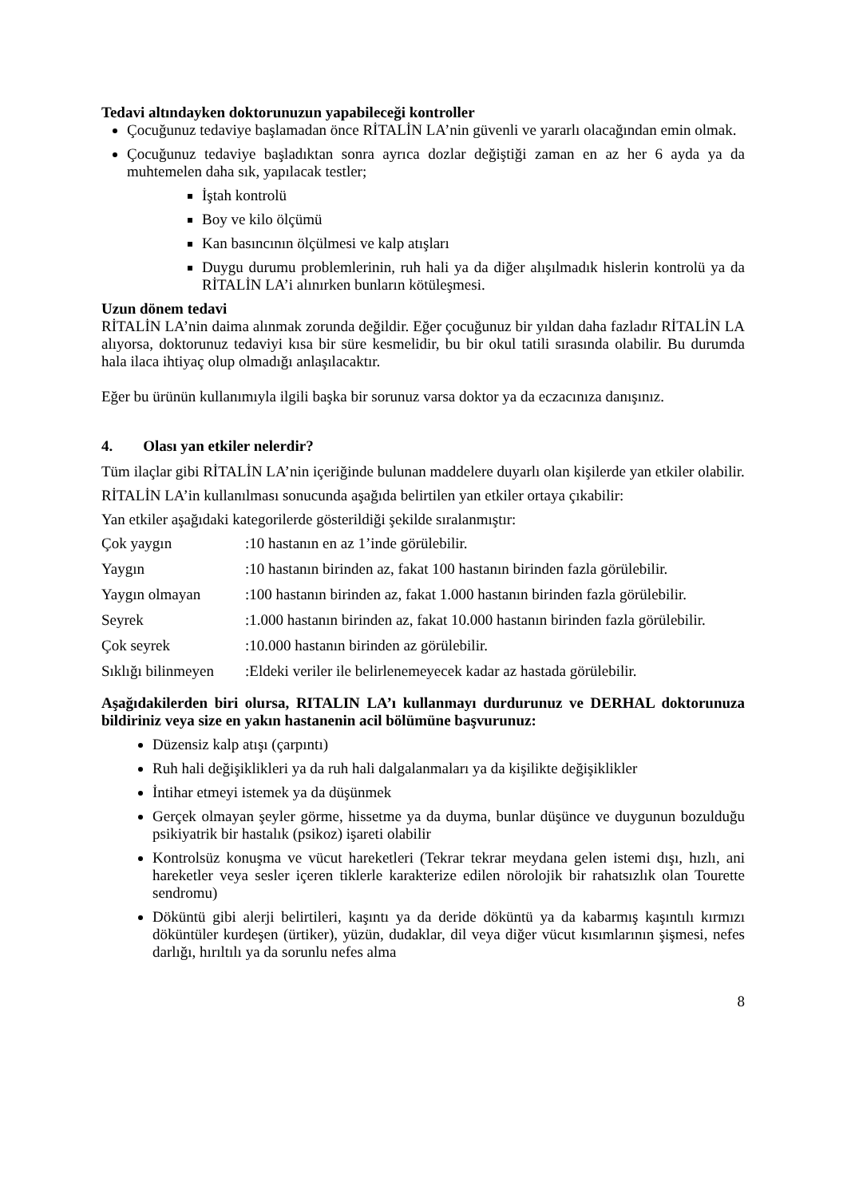Tedavi altındayken doktorunuzun yapabileceği kontroller
Çocuğunuz tedaviye başlamadan önce RİTALİN LA’nin güvenli ve yararlı olacağından emin olmak.
Çocuğunuz tedaviye başladıktan sonra ayrıca dozlar değiştiği zaman en az her 6 ayda ya da muhtemelen daha sık, yapılacak testler;
İştah kontrolü
Boy ve kilo ölçümü
Kan basıncının ölçülmesi ve kalp atışları
Duygu durumu problemlerinin, ruh hali ya da diğer alışılmadık hislerin kontrolü ya da RİTALİN LA’i alınırken bunların kötüleşmesi.
Uzun dönem tedavi
RİTALİN LA’nin daima alınmak zorunda değildir. Eğer çocuğunuz bir yıldan daha fazladır RİTALİN LA alıyorsa, doktorunuz tedaviyi kısa bir süre kesmelidir, bu bir okul tatili sırasında olabilir. Bu durumda hala ilaca ihtiyaç olup olmadığı anlaşılacaktır.
Eğer bu ürünün kullanımıyla ilgili başka bir sorunuz varsa doktor ya da eczacınıza danışınız.
4. Olası yan etkiler nelerdir?
Tüm ilaçlar gibi RİTALİN LA’nin içeriğinde bulunan maddelere duyarlı olan kişilerde yan etkiler olabilir.
RİTALİN LA’in kullanılması sonucunda aşağıda belirtilen yan etkiler ortaya çıkabilir:
Yan etkiler aşağıdaki kategorilerde gösterildiği şekilde sıralanmıştır:
| Çok yaygın | :10 hastanın en az 1’inde görülebilir. |
| Yaygın | :10 hastanın birinden az, fakat 100 hastanın birinden fazla görülebilir. |
| Yaygın olmayan | :100 hastanın birinden az, fakat 1.000 hastanın birinden fazla görülebilir. |
| Seyrek | :1.000 hastanın birinden az, fakat 10.000 hastanın birinden fazla görülebilir. |
| Çok seyrek | :10.000 hastanın birinden az görülebilir. |
| Sıklığı bilinmeyen | :Eldeki veriler ile belirlenemeyecek kadar az hastada görülebilir. |
Aşağıdakilerden biri olursa, RITALIN LA’ı kullanmayı durdurunuz ve DERHAL doktorunuza bildiriniz veya size en yakın hastanenin acil bölümüne başvurunuz:
Düzensiz kalp atışı (çarpıntı)
Ruh hali değişiklikleri ya da ruh hali dalgalanmaları ya da kişilikte değişiklikler
İntihar etmeyi istemek ya da düşünmek
Gerçek olmayan şeyler görme, hissetme ya da duyma, bunlar düşünce ve duygunun bozulduğu psikiyatrik bir hastalık (psikoz) işareti olabilir
Kontrolsüz konuşma ve vücut hareketleri (Tekrar tekrar meydana gelen istemi dışı, hızlı, ani hareketler veya sesler içeren tiklerle karakterize edilen nörolojik bir rahatsızlık olan Tourette sendromu)
Döküntü gibi alerji belirtileri, kaşıntı ya da deride döküntü ya da kabarmış kaşıntılı kırmızı döküntüler kurdeşen (ürtiker), yüzün, dudaklar, dil veya diğer vücut kısımlarının şişmesi, nefes darlığı, hırıltılı ya da sorunlu nefes alma
8